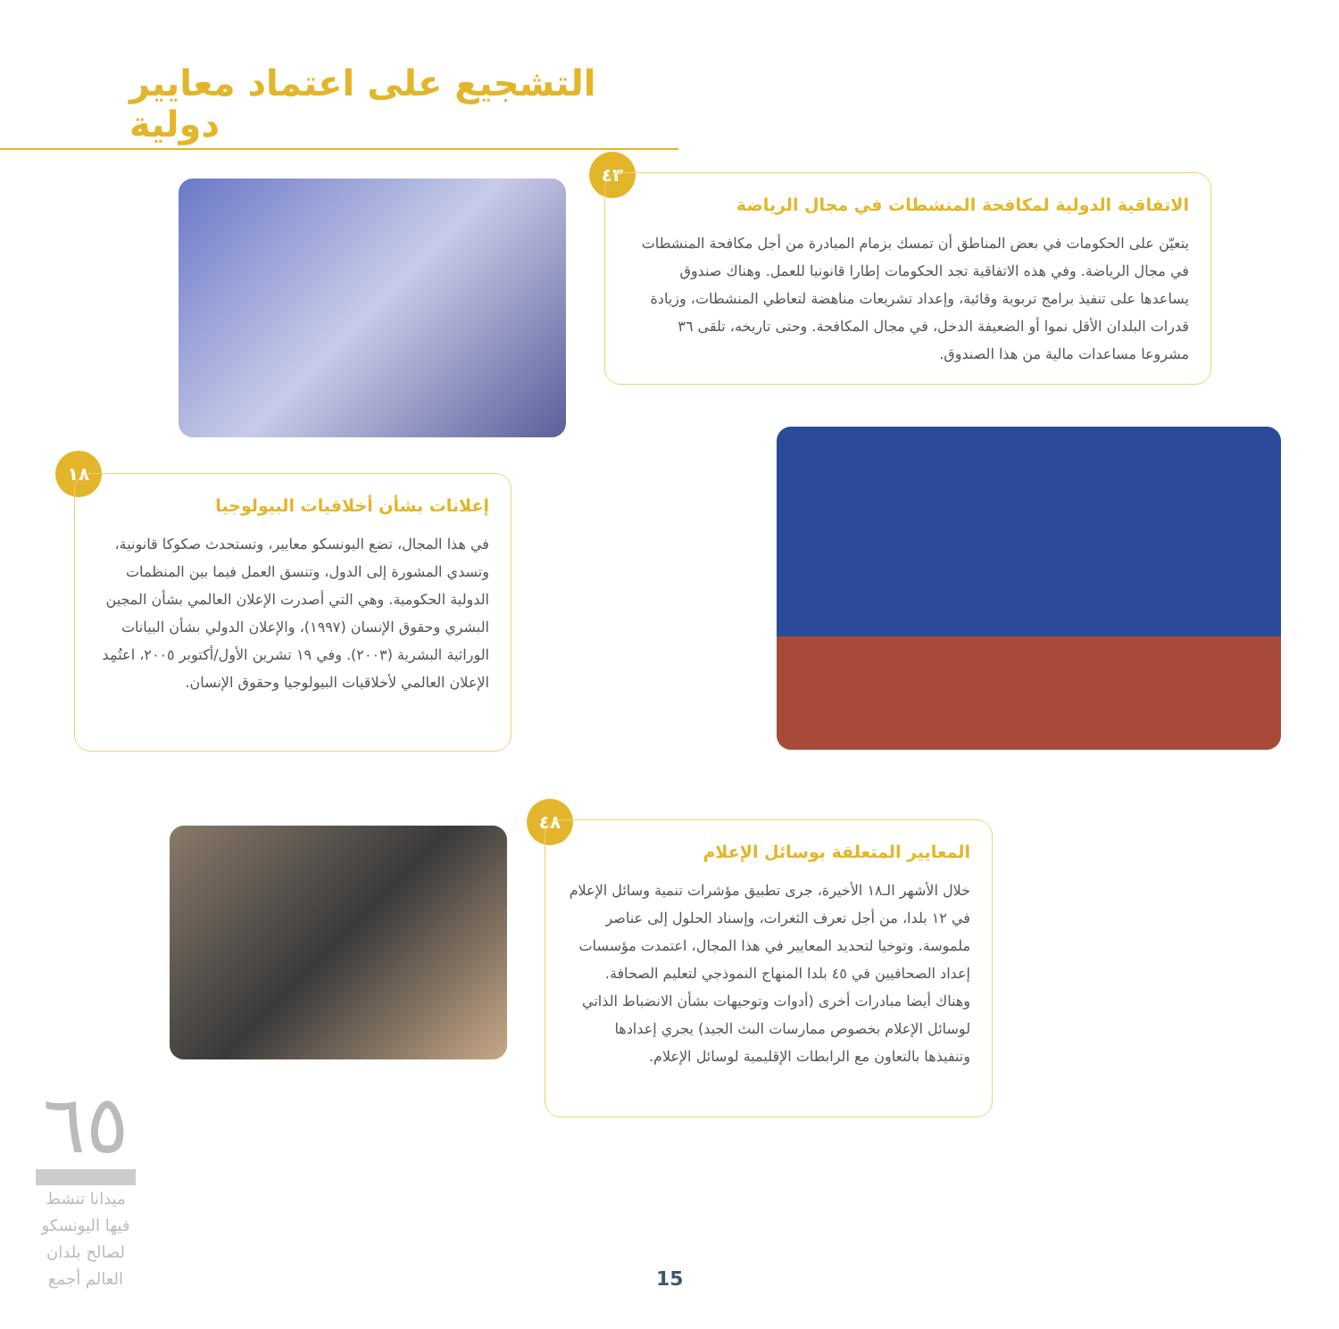التشجيع على اعتماد معايير دولية
٤٣
الاتفاقية الدولية لمكافحة المنشطات في مجال الرياضة
يتعيّن على الحكومات في بعض المناطق أن تمسك بزمام المبادرة من أجل مكافحة المنشطات في مجال الرياضة. وفي هذه الاتفاقية تجد الحكومات إطارا قانونيا للعمل. وهناك صندوق يساعدها على تنفيذ برامج تربوية وقائية، وإعداد تشريعات مناهضة لتعاطي المنشطات، وزيادة قدرات البلدان الأقل نموا أو الضعيفة الدخل، في مجال المكافحة. وحتى تاريخه، تلقى ٣٦ مشروعا مساعدات مالية من هذا الصندوق.
١٨
إعلانات بشأن أخلاقيات البيولوجيا
في هذا المجال، تضع اليونسكو معايير، وتستحدث صكوكا قانونية، وتسدي المشورة إلى الدول، وتنسق العمل فيما بين المنظمات الدولية الحكومية. وهي التي أصدرت الإعلان العالمي بشأن المجين البشري وحقوق الإنسان (١٩٩٧)، والإعلان الدولي بشأن البيانات الوراثية البشرية (٢٠٠٣). وفي ١٩ تشرين الأول/أكتوبر ٢٠٠٥، اعتُمِد الإعلان العالمي لأخلاقيات البيولوجيا وحقوق الإنسان.
٤٨
المعايير المتعلقة بوسائل الإعلام
خلال الأشهر الـ١٨ الأخيرة، جرى تطبيق مؤشرات تنمية وسائل الإعلام في ١٢ بلدا، من أجل تعرف الثغرات، وإسناد الحلول إلى عناصر ملموسة. وتوخيا لتحديد المعايير في هذا المجال، اعتمدت مؤسسات إعداد الصحافيين في ٤٥ بلدا المنهاج النموذجي لتعليم الصحافة. وهناك أيضا مبادرات أخرى (أدوات وتوجيهات بشأن الانضباط الذاتي لوسائل الإعلام بخصوص ممارسات البث الجيد) يجري إعدادها وتنفيذها بالتعاون مع الرابطات الإقليمية لوسائل الإعلام.
٦٥
ميدانا تنشط فيها اليونسكو لصالح بلدان العالم أجمع
15